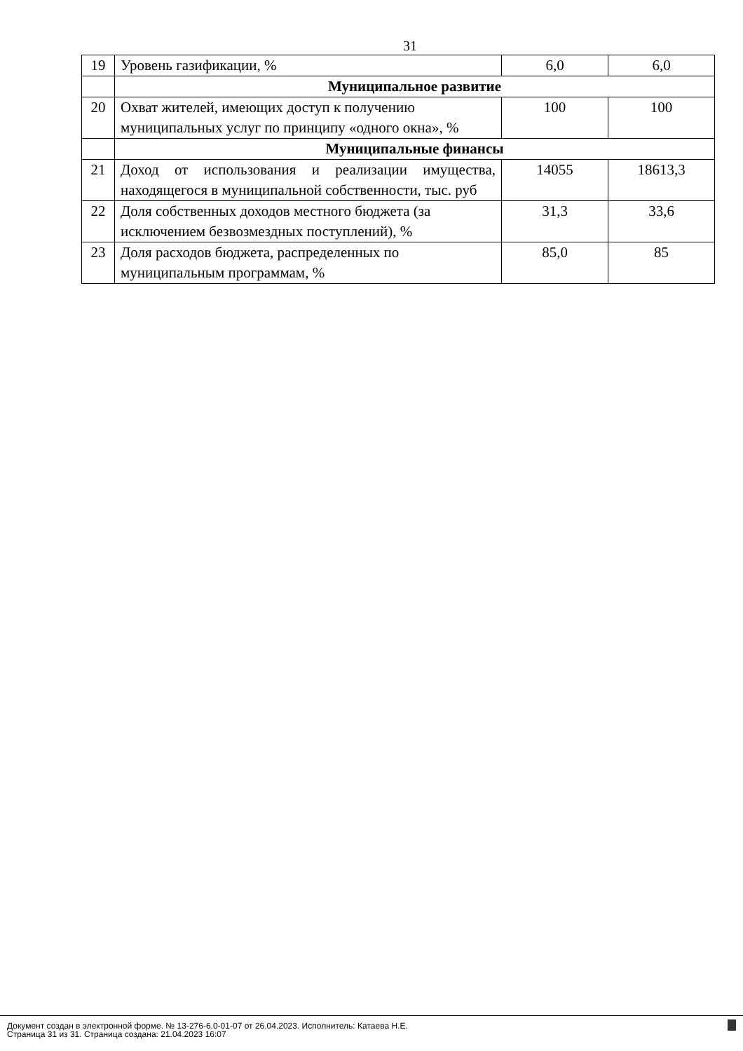31
| 19 | Уровень газификации, % | 6,0 | 6,0 |
| | Муниципальное развитие | | |
| 20 | Охват жителей, имеющих доступ к получению муниципальных услуг по принципу «одного окна», % | 100 | 100 |
| | Муниципальные финансы | | |
| 21 | Доход от использования и реализации имущества, находящегося в муниципальной собственности, тыс. руб | 14055 | 18613,3 |
| 22 | Доля собственных доходов местного бюджета (за исключением безвозмездных поступлений), % | 31,3 | 33,6 |
| 23 | Доля расходов бюджета, распределенных по муниципальным программам, % | 85,0 | 85 |
Документ создан в электронной форме. № 13-276-6.0-01-07 от 26.04.2023. Исполнитель: Катаева Н.Е.
Страница 31 из 31. Страница создана: 21.04.2023 16:07